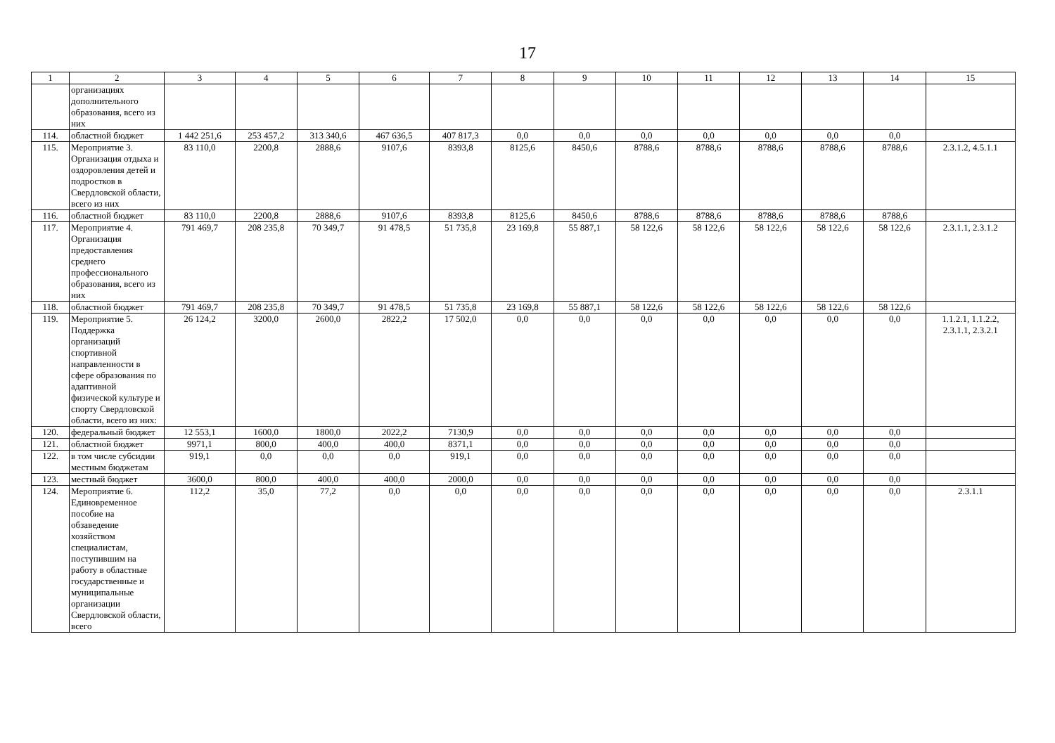17
| 1 | 2 | 3 | 4 | 5 | 6 | 7 | 8 | 9 | 10 | 11 | 12 | 13 | 14 | 15 |
| --- | --- | --- | --- | --- | --- | --- | --- | --- | --- | --- | --- | --- | --- | --- |
| | организациях дополнительного образования, всего из них | | | | | | | | | | | | | |
| 114. | областной бюджет | 1 442 251,6 | 253 457,2 | 313 340,6 | 467 636,5 | 407 817,3 | 0,0 | 0,0 | 0,0 | 0,0 | 0,0 | 0,0 | 0,0 | |
| 115. | Мероприятие 3. Организация отдыха и оздоровления детей и подростков в Свердловской области, всего из них | 83 110,0 | 2200,8 | 2888,6 | 9107,6 | 8393,8 | 8125,6 | 8450,6 | 8788,6 | 8788,6 | 8788,6 | 8788,6 | 8788,6 | 2.3.1.2, 4.5.1.1 |
| 116. | областной бюджет | 83 110,0 | 2200,8 | 2888,6 | 9107,6 | 8393,8 | 8125,6 | 8450,6 | 8788,6 | 8788,6 | 8788,6 | 8788,6 | 8788,6 | |
| 117. | Мероприятие 4. Организация предоставления среднего профессионального образования, всего из них | 791 469,7 | 208 235,8 | 70 349,7 | 91 478,5 | 51 735,8 | 23 169,8 | 55 887,1 | 58 122,6 | 58 122,6 | 58 122,6 | 58 122,6 | 58 122,6 | 2.3.1.1, 2.3.1.2 |
| 118. | областной бюджет | 791 469,7 | 208 235,8 | 70 349,7 | 91 478,5 | 51 735,8 | 23 169,8 | 55 887,1 | 58 122,6 | 58 122,6 | 58 122,6 | 58 122,6 | 58 122,6 | |
| 119. | Мероприятие 5. Поддержка организаций спортивной направленности в сфере образования по адаптивной физической культуре и спорту Свердловской области, всего из них: | 26 124,2 | 3200,0 | 2600,0 | 2822,2 | 17 502,0 | 0,0 | 0,0 | 0,0 | 0,0 | 0,0 | 0,0 | 0,0 | 1.1.2.1, 1.1.2.2, 2.3.1.1, 2.3.2.1 |
| 120. | федеральный бюджет | 12 553,1 | 1600,0 | 1800,0 | 2022,2 | 7130,9 | 0,0 | 0,0 | 0,0 | 0,0 | 0,0 | 0,0 | 0,0 | |
| 121. | областной бюджет | 9971,1 | 800,0 | 400,0 | 400,0 | 8371,1 | 0,0 | 0,0 | 0,0 | 0,0 | 0,0 | 0,0 | 0,0 | |
| 122. | в том числе субсидии местным бюджетам | 919,1 | 0,0 | 0,0 | 0,0 | 919,1 | 0,0 | 0,0 | 0,0 | 0,0 | 0,0 | 0,0 | 0,0 | |
| 123. | местный бюджет | 3600,0 | 800,0 | 400,0 | 400,0 | 2000,0 | 0,0 | 0,0 | 0,0 | 0,0 | 0,0 | 0,0 | 0,0 | |
| 124. | Мероприятие 6. Единовременное пособие на обзаведение хозяйством специалистам, поступившим на работу в областные государственные и муниципальные организации Свердловской области, всего | 112,2 | 35,0 | 77,2 | 0,0 | 0,0 | 0,0 | 0,0 | 0,0 | 0,0 | 0,0 | 0,0 | 0,0 | 2.3.1.1 |